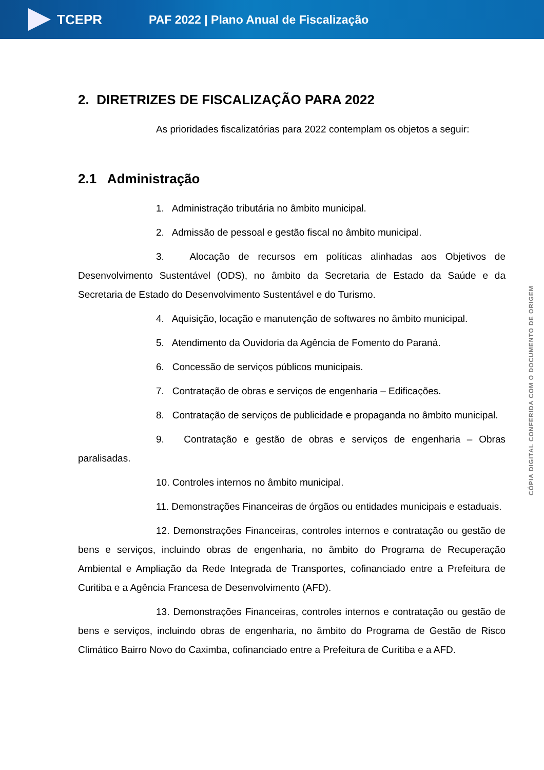TCEPR
PAF 2022 | Plano Anual de Fiscalização
2. DIRETRIZES DE FISCALIZAÇÃO PARA 2022
As prioridades fiscalizatórias para 2022 contemplam os objetos a seguir:
2.1 Administração
1. Administração tributária no âmbito municipal.
2. Admissão de pessoal e gestão fiscal no âmbito municipal.
3. Alocação de recursos em políticas alinhadas aos Objetivos de Desenvolvimento Sustentável (ODS), no âmbito da Secretaria de Estado da Saúde e da Secretaria de Estado do Desenvolvimento Sustentável e do Turismo.
4. Aquisição, locação e manutenção de softwares no âmbito municipal.
5. Atendimento da Ouvidoria da Agência de Fomento do Paraná.
6. Concessão de serviços públicos municipais.
7. Contratação de obras e serviços de engenharia – Edificações.
8. Contratação de serviços de publicidade e propaganda no âmbito municipal.
9. Contratação e gestão de obras e serviços de engenharia – Obras paralisadas.
10. Controles internos no âmbito municipal.
11. Demonstrações Financeiras de órgãos ou entidades municipais e estaduais.
12. Demonstrações Financeiras, controles internos e contratação ou gestão de bens e serviços, incluindo obras de engenharia, no âmbito do Programa de Recuperação Ambiental e Ampliação da Rede Integrada de Transportes, cofinanciado entre a Prefeitura de Curitiba e a Agência Francesa de Desenvolvimento (AFD).
13. Demonstrações Financeiras, controles internos e contratação ou gestão de bens e serviços, incluindo obras de engenharia, no âmbito do Programa de Gestão de Risco Climático Bairro Novo do Caximba, cofinanciado entre a Prefeitura de Curitiba e a AFD.
CÓPIA DIGITAL CONFERIDA COM O DOCUMENTO DE ORIGEM